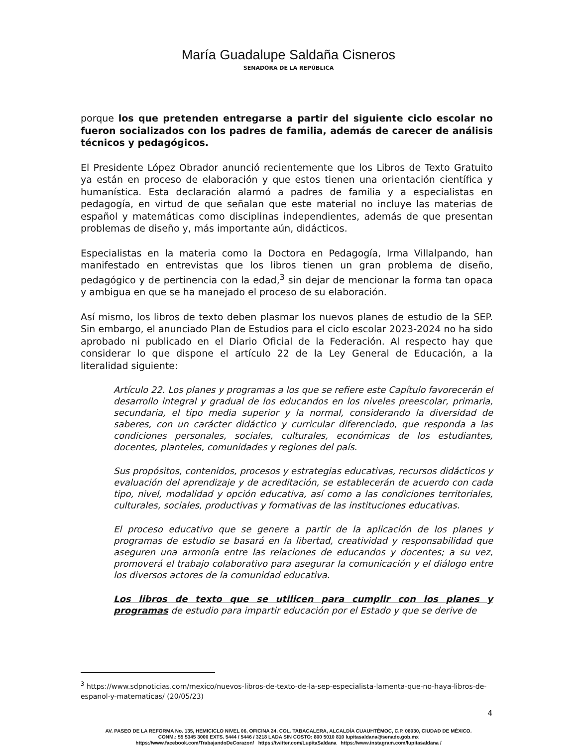María Guadalupe Saldaña Cisneros
SENADORA DE LA REPÚBLICA
porque los que pretenden entregarse a partir del siguiente ciclo escolar no fueron socializados con los padres de familia, además de carecer de análisis técnicos y pedagógicos.
El Presidente López Obrador anunció recientemente que los Libros de Texto Gratuito ya están en proceso de elaboración y que estos tienen una orientación científica y humanística. Esta declaración alarmó a padres de familia y a especialistas en pedagogía, en virtud de que señalan que este material no incluye las materias de español y matemáticas como disciplinas independientes, además de que presentan problemas de diseño y, más importante aún, didácticos.
Especialistas en la materia como la Doctora en Pedagogía, Irma Villalpando, han manifestado en entrevistas que los libros tienen un gran problema de diseño, pedagógico y de pertinencia con la edad,<sup>3</sup> sin dejar de mencionar la forma tan opaca y ambigua en que se ha manejado el proceso de su elaboración.
Así mismo, los libros de texto deben plasmar los nuevos planes de estudio de la SEP. Sin embargo, el anunciado Plan de Estudios para el ciclo escolar 2023-2024 no ha sido aprobado ni publicado en el Diario Oficial de la Federación. Al respecto hay que considerar lo que dispone el artículo 22 de la Ley General de Educación, a la literalidad siguiente:
Artículo 22. Los planes y programas a los que se refiere este Capítulo favorecerán el desarrollo integral y gradual de los educandos en los niveles preescolar, primaria, secundaria, el tipo media superior y la normal, considerando la diversidad de saberes, con un carácter didáctico y curricular diferenciado, que responda a las condiciones personales, sociales, culturales, económicas de los estudiantes, docentes, planteles, comunidades y regiones del país.
Sus propósitos, contenidos, procesos y estrategias educativas, recursos didácticos y evaluación del aprendizaje y de acreditación, se establecerán de acuerdo con cada tipo, nivel, modalidad y opción educativa, así como a las condiciones territoriales, culturales, sociales, productivas y formativas de las instituciones educativas.
El proceso educativo que se genere a partir de la aplicación de los planes y programas de estudio se basará en la libertad, creatividad y responsabilidad que aseguren una armonía entre las relaciones de educandos y docentes; a su vez, promoverá el trabajo colaborativo para asegurar la comunicación y el diálogo entre los diversos actores de la comunidad educativa.
Los libros de texto que se utilicen para cumplir con los planes y programas de estudio para impartir educación por el Estado y que se derive de
<sup>3</sup> https://www.sdpnoticias.com/mexico/nuevos-libros-de-texto-de-la-sep-especialista-lamenta-que-no-haya-libros-de-espanol-y-matematicas/ (20/05/23)
4
AV. PASEO DE LA REFORMA No. 135, HEMICICLO NIVEL 06, OFICINA 24, COL. TABACALERA, ALCALDÍA CUAUHTÉMOC, C.P. 06030, CIUDAD DE MÉXICO.
CONM.: 55 5345 3000 EXTS. 5444 / 5446 / 3218 LADA SIN COSTO: 800 5010 810 lupitasaldana@senado.gob.mx
https://www.facebook.com/TrabajandoDeCorazon/ https://twitter.com/LupitaSaldana https://www.instagram.com/lupitasaldana /